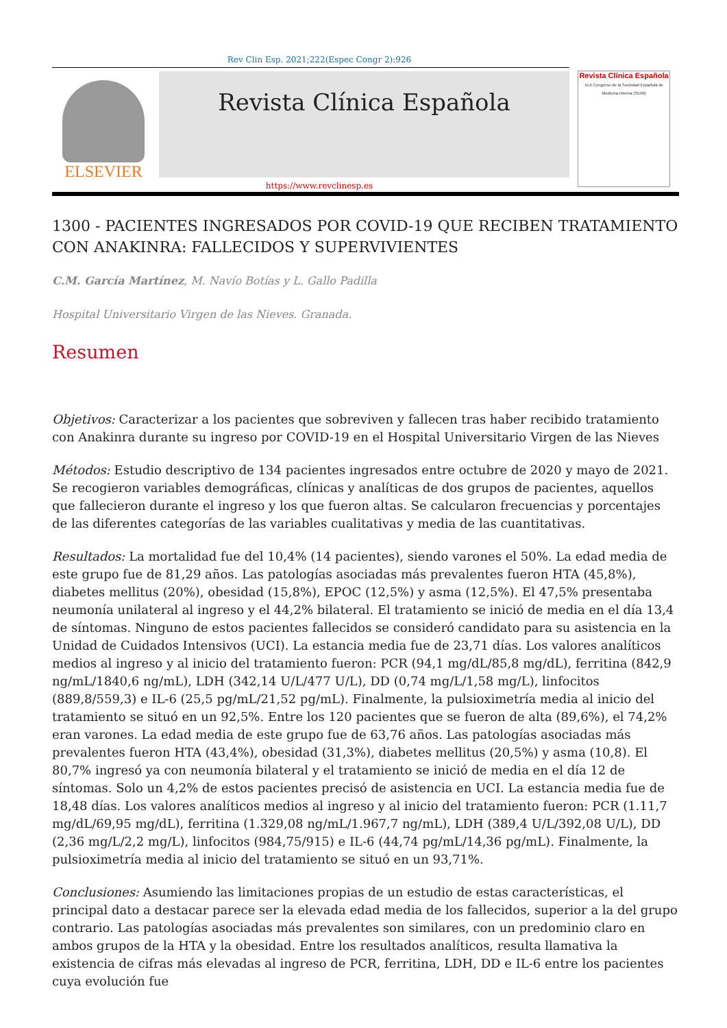Rev Clin Esp. 2021;222(Espec Congr 2):926
ELSEVIER
Revista Clínica Española
Revista Clínica Española
XLII Congreso de la Sociedad Española de Medicina Interna (SEMI)
https://www.revclinesp.es
1300 - PACIENTES INGRESADOS POR COVID-19 QUE RECIBEN TRATAMIENTO CON ANAKINRA: FALLECIDOS Y SUPERVIVIENTES
C.M. García Martínez, M. Navío Botías y L. Gallo Padilla
Hospital Universitario Virgen de las Nieves. Granada.
Resumen
Objetivos: Caracterizar a los pacientes que sobreviven y fallecen tras haber recibido tratamiento con Anakinra durante su ingreso por COVID-19 en el Hospital Universitario Virgen de las Nieves
Métodos: Estudio descriptivo de 134 pacientes ingresados entre octubre de 2020 y mayo de 2021. Se recogieron variables demográficas, clínicas y analíticas de dos grupos de pacientes, aquellos que fallecieron durante el ingreso y los que fueron altas. Se calcularon frecuencias y porcentajes de las diferentes categorías de las variables cualitativas y media de las cuantitativas.
Resultados: La mortalidad fue del 10,4% (14 pacientes), siendo varones el 50%. La edad media de este grupo fue de 81,29 años. Las patologías asociadas más prevalentes fueron HTA (45,8%), diabetes mellitus (20%), obesidad (15,8%), EPOC (12,5%) y asma (12,5%). El 47,5% presentaba neumonía unilateral al ingreso y el 44,2% bilateral. El tratamiento se inició de media en el día 13,4 de síntomas. Ninguno de estos pacientes fallecidos se consideró candidato para su asistencia en la Unidad de Cuidados Intensivos (UCI). La estancia media fue de 23,71 días. Los valores analíticos medios al ingreso y al inicio del tratamiento fueron: PCR (94,1 mg/dL/85,8 mg/dL), ferritina (842,9 ng/mL/1840,6 ng/mL), LDH (342,14 U/L/477 U/L), DD (0,74 mg/L/1,58 mg/L), linfocitos (889,8/559,3) e IL-6 (25,5 pg/mL/21,52 pg/mL). Finalmente, la pulsioximetría media al inicio del tratamiento se situó en un 92,5%. Entre los 120 pacientes que se fueron de alta (89,6%), el 74,2% eran varones. La edad media de este grupo fue de 63,76 años. Las patologías asociadas más prevalentes fueron HTA (43,4%), obesidad (31,3%), diabetes mellitus (20,5%) y asma (10,8). El 80,7% ingresó ya con neumonía bilateral y el tratamiento se inició de media en el día 12 de síntomas. Solo un 4,2% de estos pacientes precisó de asistencia en UCI. La estancia media fue de 18,48 días. Los valores analíticos medios al ingreso y al inicio del tratamiento fueron: PCR (1.11,7 mg/dL/69,95 mg/dL), ferritina (1.329,08 ng/mL/1.967,7 ng/mL), LDH (389,4 U/L/392,08 U/L), DD (2,36 mg/L/2,2 mg/L), linfocitos (984,75/915) e IL-6 (44,74 pg/mL/14,36 pg/mL). Finalmente, la pulsioximetría media al inicio del tratamiento se situó en un 93,71%.
Conclusiones: Asumiendo las limitaciones propias de un estudio de estas características, el principal dato a destacar parece ser la elevada edad media de los fallecidos, superior a la del grupo contrario. Las patologías asociadas más prevalentes son similares, con un predominio claro en ambos grupos de la HTA y la obesidad. Entre los resultados analíticos, resulta llamativa la existencia de cifras más elevadas al ingreso de PCR, ferritina, LDH, DD e IL-6 entre los pacientes cuya evolución fue